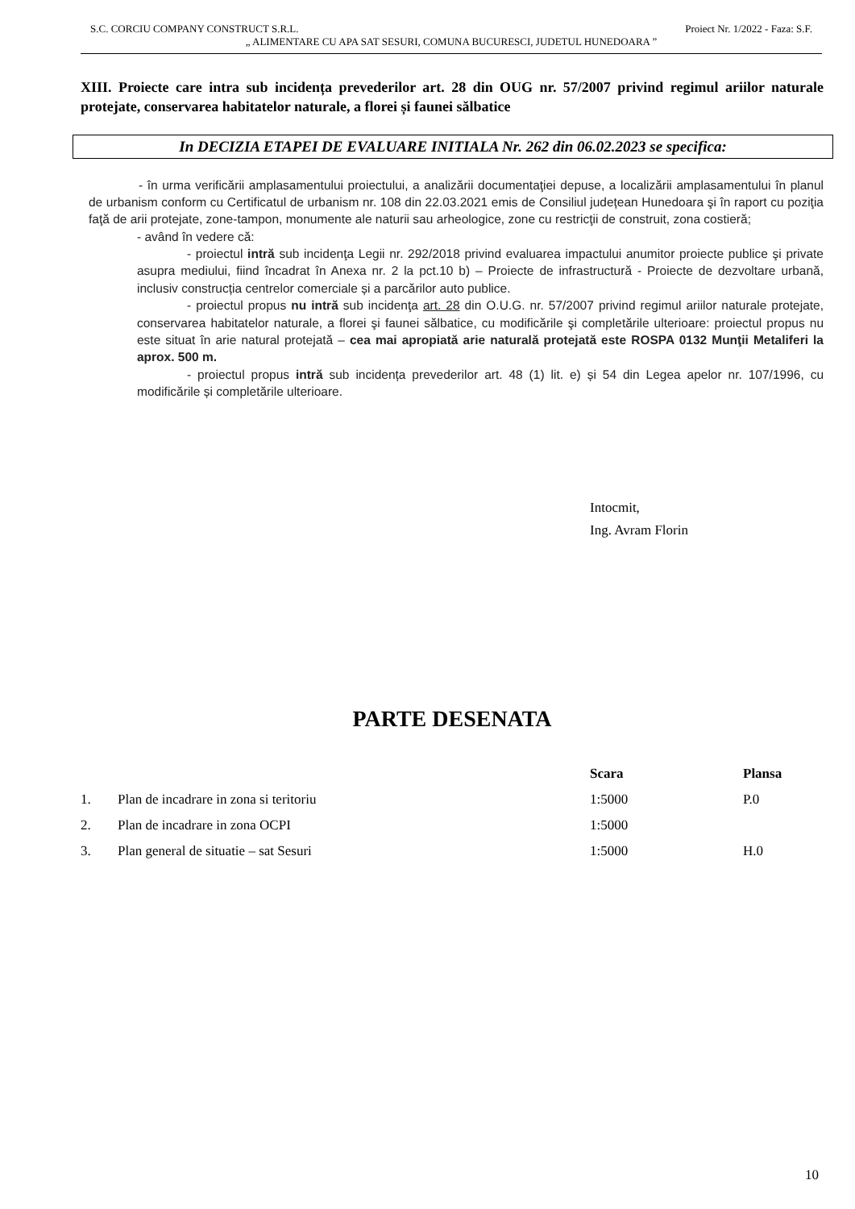S.C. CORCIU COMPANY CONSTRUCT S.R.L. Proiect Nr. 1/2022 - Faza: S.F.
„ ALIMENTARE CU APA SAT SESURI, COMUNA BUCURESCI, JUDETUL HUNEDOARA ”
XIII. Proiecte care intra sub incidența prevederilor art. 28 din OUG nr. 57/2007 privind regimul ariilor naturale protejate, conservarea habitatelor naturale, a florei și faunei sălbatice
In DECIZIA ETAPEI DE EVALUARE INITIALA Nr. 262 din 06.02.2023 se specifica:
    - în urma verificării amplasamentului proiectului, a analizării documentaţiei depuse, a localizării amplasamentului în planul de urbanism conform cu Certificatul de urbanism nr. 108 din 22.03.2021 emis de Consiliul județean Hunedoara şi în raport cu poziţia faţă de arii protejate, zone-tampon, monumente ale naturii sau arheologice, zone cu restricţii de construit, zona costieră;
- având în vedere că:
    - proiectul intră sub incidenţa Legii nr. 292/2018 privind evaluarea impactului anumitor proiecte publice şi private asupra mediului, fiind încadrat în Anexa nr. 2 la pct.10 b) – Proiecte de infrastructură - Proiecte de dezvoltare urbană, inclusiv construcția centrelor comerciale și a parcărilor auto publice.
    - proiectul propus nu intră sub incidenţa art. 28 din O.U.G. nr. 57/2007 privind regimul ariilor naturale protejate, conservarea habitatelor naturale, a florei şi faunei sălbatice, cu modificările şi completările ulterioare: proiectul propus nu este situat în arie natural protejată – cea mai apropiată arie naturală protejată este ROSPA 0132 Munţii Metaliferi la aprox. 500 m.
    - proiectul propus intră sub incidența prevederilor art. 48 (1) lit. e) și 54 din Legea apelor nr. 107/1996, cu modificările și completările ulterioare.
Intocmit,
Ing. Avram Florin
PARTE DESENATA
| | | Scara | Plansa |
| --- | --- | --- | --- |
| 1. | Plan de incadrare in zona si teritoriu | 1:5000 | P.0 |
| 2. | Plan de incadrare in zona OCPI | 1:5000 | |
| 3. | Plan general de situatie – sat Sesuri | 1:5000 | H.0 |
10